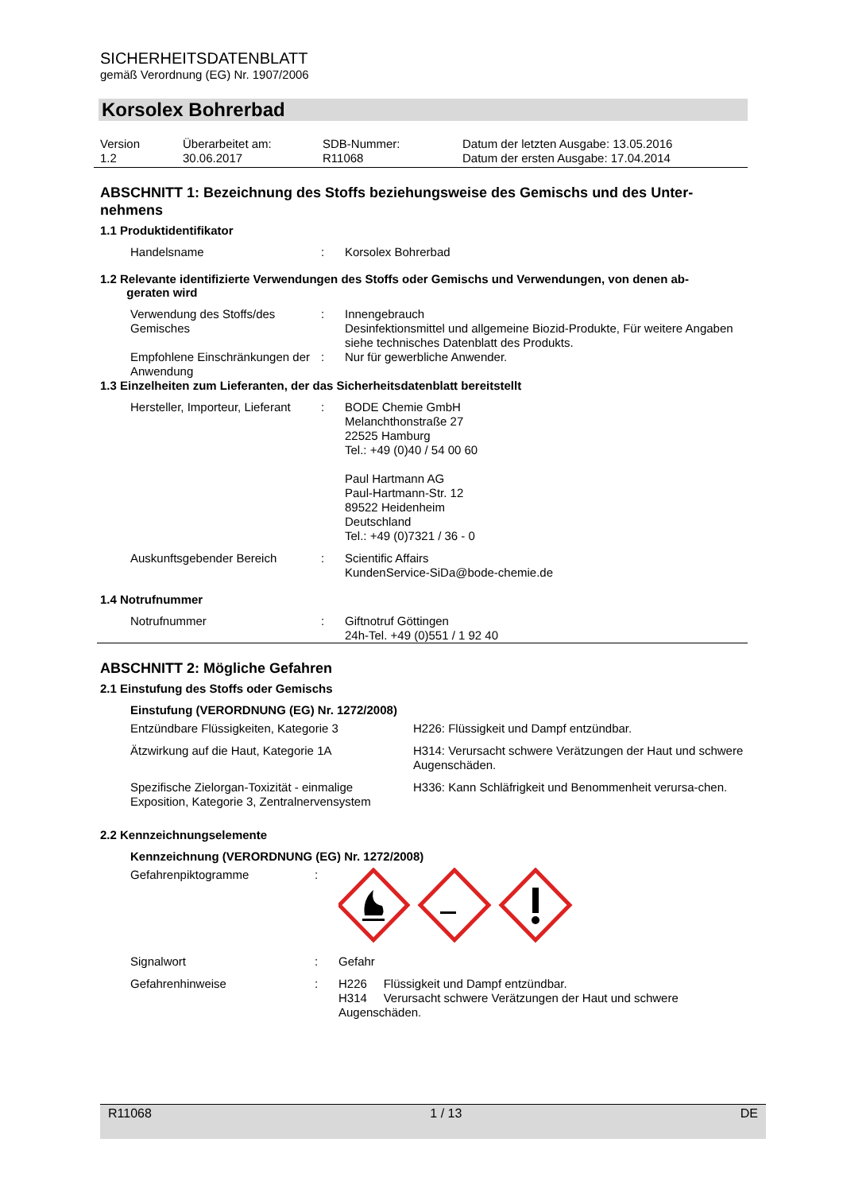SICHERHEITSDATENBLATT
gemäß Verordnung (EG) Nr. 1907/2006
Korsolex Bohrerbad
| Version 1.2 | Überarbeitet am: 30.06.2017 | SDB-Nummer: R11068 | Datum der letzten Ausgabe: 13.05.2016 Datum der ersten Ausgabe: 17.04.2014 |
ABSCHNITT 1: Bezeichnung des Stoffs beziehungsweise des Gemischs und des Unter-nehmens
1.1 Produktidentifikator
| Handelsname | : | Korsolex Bohrerbad |
1.2 Relevante identifizierte Verwendungen des Stoffs oder Gemischs und Verwendungen, von denen ab-
geraten wird
| Verwendung des Stoffs/des Gemisches | : | Innengebrauch Desinfektionsmittel und allgemeine Biozid-Produkte, Für weitere Angaben siehe technisches Datenblatt des Produkts. |
| Empfohlene Einschränkungen der Anwendung | : | Nur für gewerbliche Anwender. |
1.3 Einzelheiten zum Lieferanten, der das Sicherheitsdatenblatt bereitstellt
| Hersteller, Importeur, Lieferant | : | BODE Chemie GmbH Melanchthonstraße 27 22525 Hamburg Tel.: +49 (0)40 / 54 00 60 Paul Hartmann AG Paul-Hartmann-Str. 12 89522 Heidenheim Deutschland Tel.: +49 (0)7321 / 36 - 0 |
| Auskunftsgebender Bereich | : | Scientific Affairs KundenService-SiDa@bode-chemie.de |
1.4 Notrufnummer
| Notrufnummer | : | Giftnotruf Göttingen 24h-Tel. +49 (0)551 / 1 92 40 |
ABSCHNITT 2: Mögliche Gefahren
2.1 Einstufung des Stoffs oder Gemischs
Einstufung (VERORDNUNG (EG) Nr. 1272/2008)
| Entzündbare Flüssigkeiten, Kategorie 3 | H226: Flüssigkeit und Dampf entzündbar. |
| Ätzwirkung auf die Haut, Kategorie 1A | H314: Verursacht schwere Verätzungen der Haut und schwere Augenschäden. |
| Spezifische Zielorgan-Toxizität - einmalige Exposition, Kategorie 3, Zentralnervensystem | H336: Kann Schläfrigkeit und Benommenheit verursa-chen. |
2.2 Kennzeichnungselemente
Kennzeichnung (VERORDNUNG (EG) Nr. 1272/2008)
| Gefahrenpiktogramme | : | |
| Signalwort | : | Gefahr |
| Gefahrenhinweise | : | H226 Flüssigkeit und Dampf entzündbar. H314 Verursacht schwere Verätzungen der Haut und schwere Augenschäden. |
R11068 1 / 13 DE